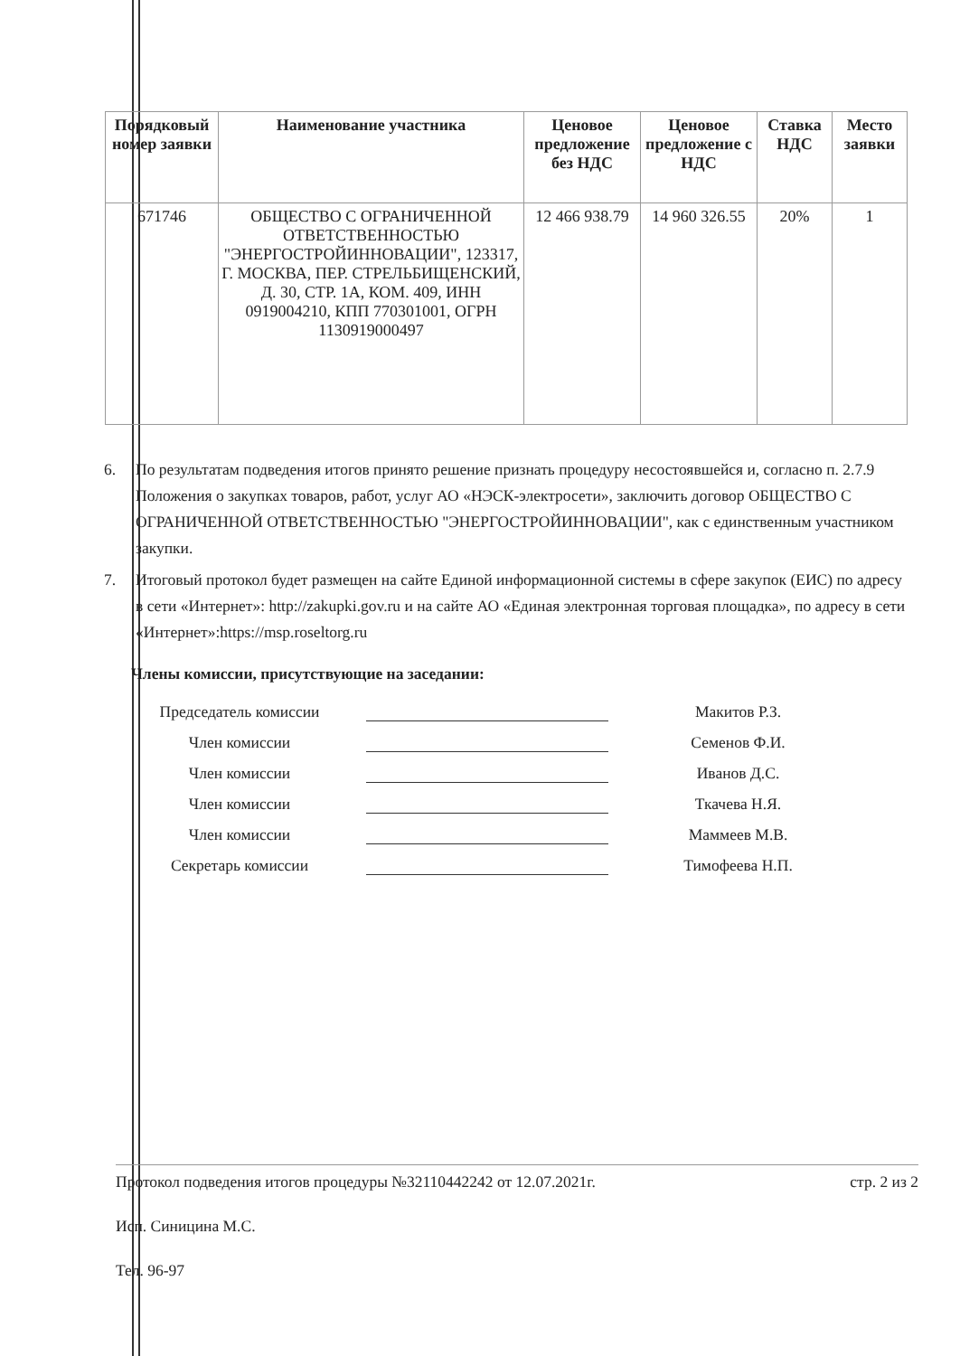| Порядковый номер заявки | Наименование участника | Ценовое предложение без НДС | Ценовое предложение с НДС | Ставка НДС | Место заявки |
| --- | --- | --- | --- | --- | --- |
| 671746 | ОБЩЕСТВО С ОГРАНИЧЕННОЙ ОТВЕТСТВЕННОСТЬЮ "ЭНЕРГОСТРОЙИННОВАЦИИ", 123317, Г. МОСКВА, ПЕР. СТРЕЛЬБИЩЕНСКИЙ, Д. 30, СТР. 1А, КОМ. 409, ИНН 0919004210, КПП 770301001, ОГРН 1130919000497 | 12 466 938.79 | 14 960 326.55 | 20% | 1 |
6. По результатам подведения итогов принято решение признать процедуру несостоявшейся и, согласно п. 2.7.9 Положения о закупках товаров, работ, услуг АО «НЭСК-электросети», заключить договор ОБЩЕСТВО С ОГРАНИЧЕННОЙ ОТВЕТСТВЕННОСТЬЮ "ЭНЕРГОСТРОЙИННОВАЦИИ", как с единственным участником закупки.
7. Итоговый протокол будет размещен на сайте Единой информационной системы в сфере закупок (ЕИС) по адресу в сети «Интернет»: http://zakupki.gov.ru и на сайте АО «Единая электронная торговая площадка», по адресу в сети «Интернет»:https://msp.roseltorg.ru
Члены комиссии, присутствующие на заседании:
Председатель комиссии Макитов Р.З.
Член комиссии Семенов Ф.И.
Член комиссии Иванов Д.С.
Член комиссии Ткачева Н.Я.
Член комиссии Маммеев М.В.
Секретарь комиссии Тимофеева Н.П.
Протокол подведения итогов процедуры №32110442242 от 12.07.2021г. стр. 2 из 2
Исп. Синицина М.С.
Тел. 96-97